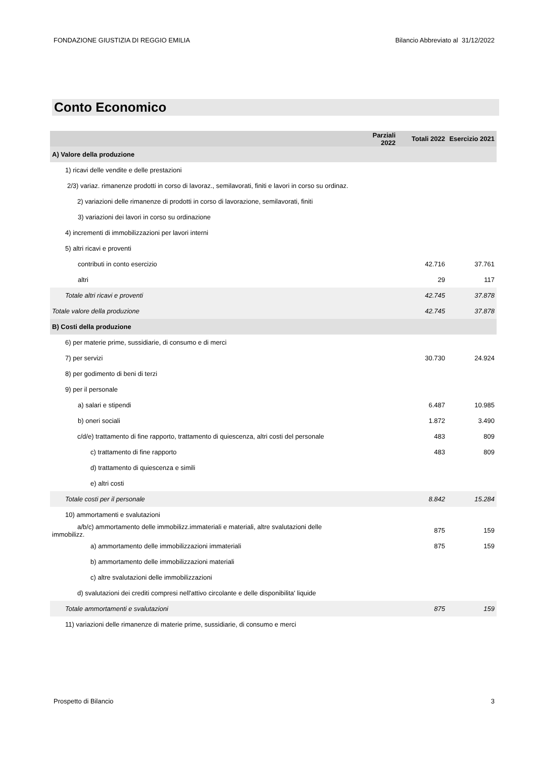FONDAZIONE GIUSTIZIA DI REGGIO EMILIA Bilancio Abbreviato al 31/12/2022
Conto Economico
| | Parziali 2022 | Totali 2022 | Esercizio 2021 |
| --- | --- | --- | --- |
| A) Valore della produzione | | | |
| 1) ricavi delle vendite e delle prestazioni | | | |
| 2/3) variaz. rimanenze prodotti in corso di lavoraz., semilavorati, finiti e lavori in corso su ordinaz. | | | |
| 2) variazioni delle rimanenze di prodotti in corso di lavorazione, semilavorati, finiti | | | |
| 3) variazioni dei lavori in corso su ordinazione | | | |
| 4) incrementi di immobilizzazioni per lavori interni | | | |
| 5) altri ricavi e proventi | | | |
| contributi in conto esercizio | | 42.716 | 37.761 |
| altri | | 29 | 117 |
| Totale altri ricavi e proventi | | 42.745 | 37.878 |
| Totale valore della produzione | | 42.745 | 37.878 |
| B) Costi della produzione | | | |
| 6) per materie prime, sussidiarie, di consumo e di merci | | | |
| 7) per servizi | | 30.730 | 24.924 |
| 8) per godimento di beni di terzi | | | |
| 9) per il personale | | | |
| a) salari e stipendi | | 6.487 | 10.985 |
| b) oneri sociali | | 1.872 | 3.490 |
| c/d/e) trattamento di fine rapporto, trattamento di quiescenza, altri costi del personale | | 483 | 809 |
| c) trattamento di fine rapporto | | 483 | 809 |
| d) trattamento di quiescenza e simili | | | |
| e) altri costi | | | |
| Totale costi per il personale | | 8.842 | 15.284 |
| 10) ammortamenti e svalutazioni | | | |
| a/b/c) ammortamento delle immobilizz.immateriali e materiali, altre svalutazioni delle immobilizz. | | 875 | 159 |
| a) ammortamento delle immobilizzazioni immateriali | | 875 | 159 |
| b) ammortamento delle immobilizzazioni materiali | | | |
| c) altre svalutazioni delle immobilizzazioni | | | |
| d) svalutazioni dei crediti compresi nell'attivo circolante e delle disponibilita' liquide | | | |
| Totale ammortamenti e svalutazioni | | 875 | 159 |
| 11) variazioni delle rimanenze di materie prime, sussidiarie, di consumo e merci | | | |
Prospetto di Bilancio 3